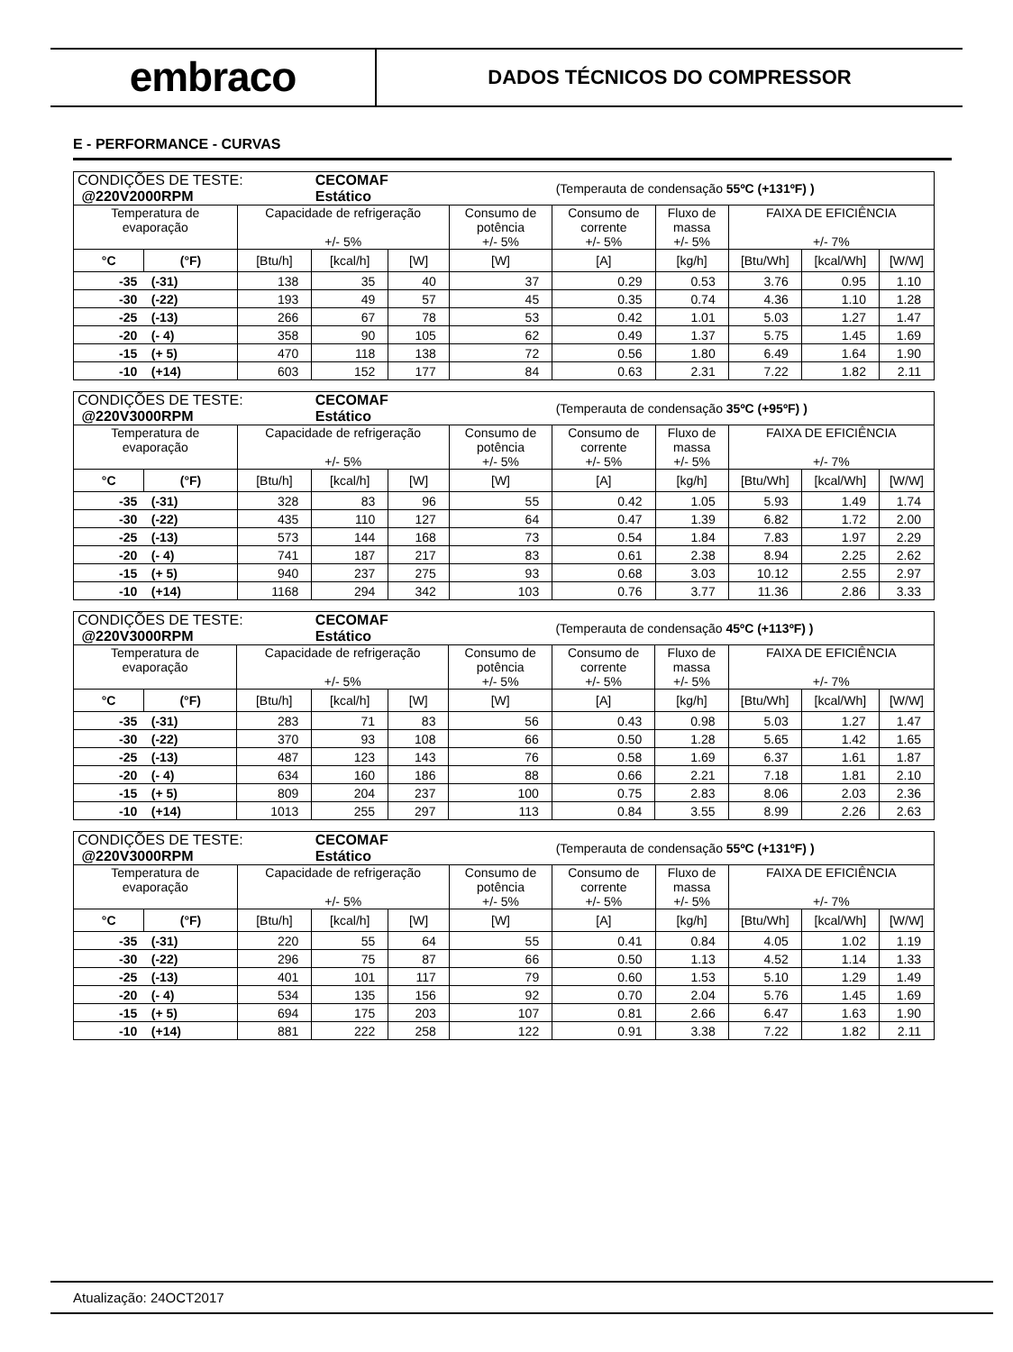embraco
DADOS TÉCNICOS DO COMPRESSOR
E - PERFORMANCE - CURVAS
| CONDIÇÕES DE TESTE: @220V2000RPM | | | CECOMAF Estático | | | (Temperauta de condensação 55ºC (+131ºF) ) | | | | |
| Temperatura de evaporação | | Capacidade de refrigeração +/- 5% | | | Consumo de potência +/- 5% | Consumo de corrente +/- 5% | Fluxo de massa +/- 5% | FAIXA DE EFICIÊNCIA +/- 7% | | |
| °C | (°F) | [Btu/h] | [kcal/h] | [W] | [W] | [A] | [kg/h] | [Btu/Wh] | [kcal/Wh] | [W/W] |
| -35 (-31) | | 138 | 35 | 40 | 37 | 0.29 | 0.53 | 3.76 | 0.95 | 1.10 |
| -30 (-22) | | 193 | 49 | 57 | 45 | 0.35 | 0.74 | 4.36 | 1.10 | 1.28 |
| -25 (-13) | | 266 | 67 | 78 | 53 | 0.42 | 1.01 | 5.03 | 1.27 | 1.47 |
| -20 (- 4) | | 358 | 90 | 105 | 62 | 0.49 | 1.37 | 5.75 | 1.45 | 1.69 |
| -15 (+ 5) | | 470 | 118 | 138 | 72 | 0.56 | 1.80 | 6.49 | 1.64 | 1.90 |
| -10 (+14) | | 603 | 152 | 177 | 84 | 0.63 | 2.31 | 7.22 | 1.82 | 2.11 |
| CONDIÇÕES DE TESTE: @220V3000RPM | | | CECOMAF Estático | | | (Temperauta de condensação 35ºC (+95ºF) ) | | | | |
| Temperatura de evaporação | | Capacidade de refrigeração +/- 5% | | | Consumo de potência +/- 5% | Consumo de corrente +/- 5% | Fluxo de massa +/- 5% | FAIXA DE EFICIÊNCIA +/- 7% | | |
| °C | (°F) | [Btu/h] | [kcal/h] | [W] | [W] | [A] | [kg/h] | [Btu/Wh] | [kcal/Wh] | [W/W] |
| -35 (-31) | | 328 | 83 | 96 | 55 | 0.42 | 1.05 | 5.93 | 1.49 | 1.74 |
| -30 (-22) | | 435 | 110 | 127 | 64 | 0.47 | 1.39 | 6.82 | 1.72 | 2.00 |
| -25 (-13) | | 573 | 144 | 168 | 73 | 0.54 | 1.84 | 7.83 | 1.97 | 2.29 |
| -20 (- 4) | | 741 | 187 | 217 | 83 | 0.61 | 2.38 | 8.94 | 2.25 | 2.62 |
| -15 (+ 5) | | 940 | 237 | 275 | 93 | 0.68 | 3.03 | 10.12 | 2.55 | 2.97 |
| -10 (+14) | | 1168 | 294 | 342 | 103 | 0.76 | 3.77 | 11.36 | 2.86 | 3.33 |
| CONDIÇÕES DE TESTE: @220V3000RPM | | | CECOMAF Estático | | | (Temperauta de condensação 45ºC (+113ºF) ) | | | | |
| Temperatura de evaporação | | Capacidade de refrigeração +/- 5% | | | Consumo de potência +/- 5% | Consumo de corrente +/- 5% | Fluxo de massa +/- 5% | FAIXA DE EFICIÊNCIA +/- 7% | | |
| °C | (°F) | [Btu/h] | [kcal/h] | [W] | [W] | [A] | [kg/h] | [Btu/Wh] | [kcal/Wh] | [W/W] |
| -35 (-31) | | 283 | 71 | 83 | 56 | 0.43 | 0.98 | 5.03 | 1.27 | 1.47 |
| -30 (-22) | | 370 | 93 | 108 | 66 | 0.50 | 1.28 | 5.65 | 1.42 | 1.65 |
| -25 (-13) | | 487 | 123 | 143 | 76 | 0.58 | 1.69 | 6.37 | 1.61 | 1.87 |
| -20 (- 4) | | 634 | 160 | 186 | 88 | 0.66 | 2.21 | 7.18 | 1.81 | 2.10 |
| -15 (+ 5) | | 809 | 204 | 237 | 100 | 0.75 | 2.83 | 8.06 | 2.03 | 2.36 |
| -10 (+14) | | 1013 | 255 | 297 | 113 | 0.84 | 3.55 | 8.99 | 2.26 | 2.63 |
| CONDIÇÕES DE TESTE: @220V3000RPM | | | CECOMAF Estático | | | (Temperauta de condensação 55ºC (+131ºF) ) | | | | |
| Temperatura de evaporação | | Capacidade de refrigeração +/- 5% | | | Consumo de potência +/- 5% | Consumo de corrente +/- 5% | Fluxo de massa +/- 5% | FAIXA DE EFICIÊNCIA +/- 7% | | |
| °C | (°F) | [Btu/h] | [kcal/h] | [W] | [W] | [A] | [kg/h] | [Btu/Wh] | [kcal/Wh] | [W/W] |
| -35 (-31) | | 220 | 55 | 64 | 55 | 0.41 | 0.84 | 4.05 | 1.02 | 1.19 |
| -30 (-22) | | 296 | 75 | 87 | 66 | 0.50 | 1.13 | 4.52 | 1.14 | 1.33 |
| -25 (-13) | | 401 | 101 | 117 | 79 | 0.60 | 1.53 | 5.10 | 1.29 | 1.49 |
| -20 (- 4) | | 534 | 135 | 156 | 92 | 0.70 | 2.04 | 5.76 | 1.45 | 1.69 |
| -15 (+ 5) | | 694 | 175 | 203 | 107 | 0.81 | 2.66 | 6.47 | 1.63 | 1.90 |
| -10 (+14) | | 881 | 222 | 258 | 122 | 0.91 | 3.38 | 7.22 | 1.82 | 2.11 |
Atualização: 24OCT2017